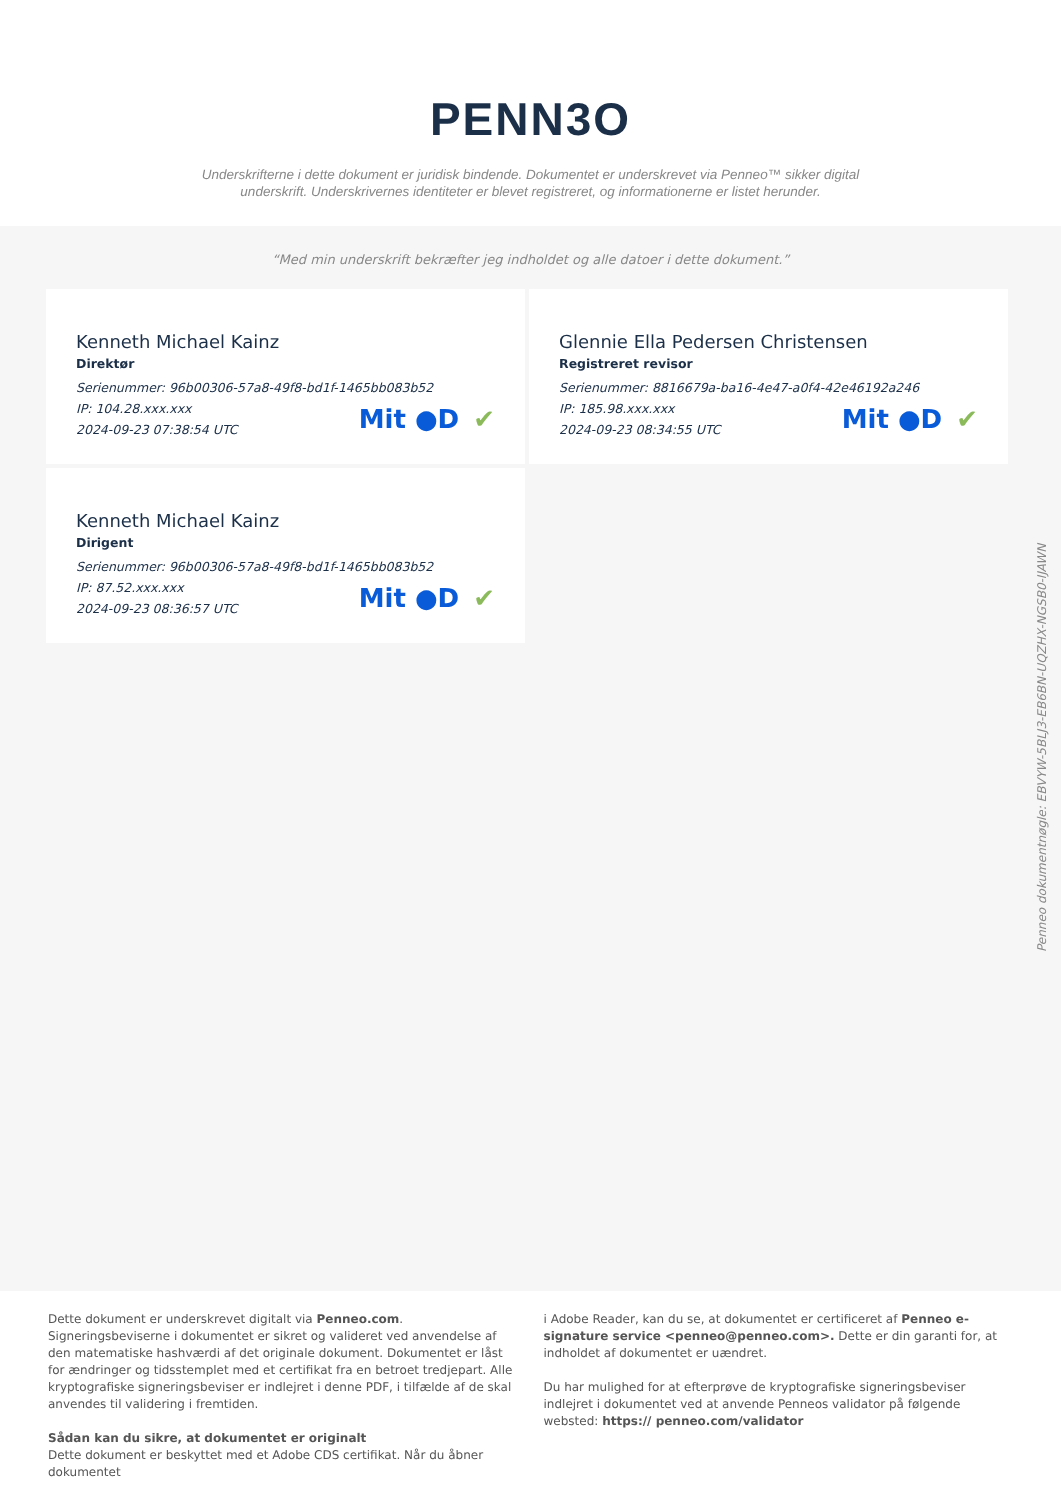PENN3O
Underskrifterne i dette dokument er juridisk bindende. Dokumentet er underskrevet via Penneo™ sikker digital underskrift. Underskrivernes identiteter er blevet registreret, og informationerne er listet herunder.
“Med min underskrift bekræfter jeg indholdet og alle datoer i dette dokument.”
Kenneth Michael Kainz
Direktør
Serienummer: 96b00306-57a8-49f8-bd1f-1465bb083b52
IP: 104.28.xxx.xxx
2024-09-23 07:38:54 UTC
Mit ●D ✔
Glennie Ella Pedersen Christensen
Registreret revisor
Serienummer: 8816679a-ba16-4e47-a0f4-42e46192a246
IP: 185.98.xxx.xxx
2024-09-23 08:34:55 UTC
Mit ●D ✔
Kenneth Michael Kainz
Dirigent
Serienummer: 96b00306-57a8-49f8-bd1f-1465bb083b52
IP: 87.52.xxx.xxx
2024-09-23 08:36:57 UTC
Mit ●D ✔
Penneo dokumentnøgle: EBVYW-5BLJ3-EB6BN-UQZHX-NGSB0-IJAWN
Dette dokument er underskrevet digitalt via Penneo.com. Signeringsbeviserne i dokumentet er sikret og valideret ved anvendelse af den matematiske hashværdi af det originale dokument. Dokumentet er låst for ændringer og tidsstemplet med et certifikat fra en betroet tredjepart. Alle kryptografiske signeringsbeviser er indlejret i denne PDF, i tilfælde af de skal anvendes til validering i fremtiden.
Sådan kan du sikre, at dokumentet er originalt
Dette dokument er beskyttet med et Adobe CDS certifikat. Når du åbner dokumentet
i Adobe Reader, kan du se, at dokumentet er certificeret af Penneo e-signature service <penneo@penneo.com>. Dette er din garanti for, at indholdet af dokumentet er uændret.
Du har mulighed for at efterprøve de kryptografiske signeringsbeviser indlejret i dokumentet ved at anvende Penneos validator på følgende websted: https:// penneo.com/validator